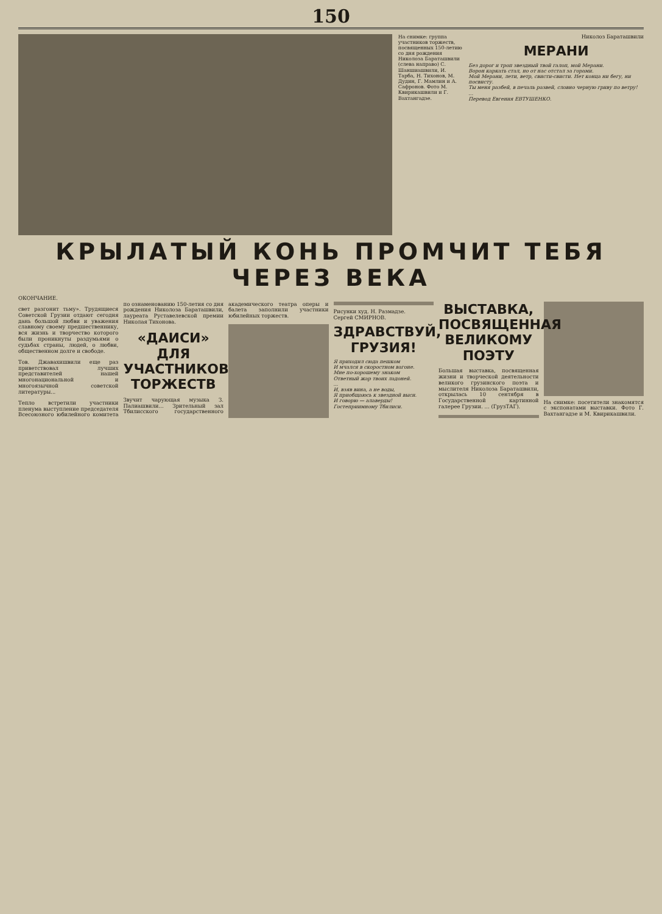150
На снимке: группа участников торжеств, посвященных 150-летию со дня рождения Николоза Бараташвили (слева направо) С. Шаншиашвили, И. Тарба, Н. Тихонов, М. Дудин, Г. Мамлин и А. Сафронов. Фото М. Квирикашвили и Г. Вахтангадзе.
Николоз Бараташвили
МЕРАНИ
Без дорог и троп звездный твой галоп, мой Мерани.
Ворон каркать стал, но от нас отстал за горами.
Мой Мерани, лети, ветр, свисти-свисти. Нет конца ни бегу, ни посвисту.
Ты меня разбей, в печаль развей, словно черную гриву по ветру!
...
Перевод Евгения ЕВТУШЕНКО.
КРЫЛАТЫЙ КОНЬ ПРОМЧИТ ТЕБЯ ЧЕРЕЗ ВЕКА
ОКОНЧАНИЕ.
свет разгонит тьму». Трудящиеся Советской Грузии отдают сегодня дань большой любви и уважения славному своему предшественнику, вся жизнь и творчество которого были проникнуты раздумьями о судьбах страны, людей, о любви, общественном долге и свободе.
Тов. Джавахишвили еще раз приветствовал лучших представителей нашей многонациональной и многоязычной советской литературы...
Тепло встретили участники пленума выступление председателя Всесоюзного юбилейного комитета по ознаменованию 150-летия со дня рождения Николоза Бараташвили, лауреата Руставелевской премии Николая Тихонова.
«ДАИСИ» ДЛЯ УЧАСТНИКОВ ТОРЖЕСТВ
Звучит чарующая музыка З. Палиашвили... Зрительный зал Тбилисского государственного академического театра оперы и балета заполнили участники юбилейных торжеств.
Рисунки худ. Н. Размадзе.
Сергей СМИРНОВ.
ЗДРАВСТВУЙ, ГРУЗИЯ!
Я приходил сюда пешком
И мчался в скоростном вагоне.
Мне по-хорошему знаком
Ответный жар твоих ладоней.
...
И, взяв вина, а не воды,
Я приобщаюсь к звездной выси.
И говорю — алаверды!
Гостеприимному Тбилиси.
ВЫСТАВКА, ПОСВЯЩЕННАЯ ВЕЛИКОМУ ПОЭТУ
Большая выставка, посвященная жизни и творческой деятельности великого грузинского поэта и мыслителя Николоза Бараташвили, открылась 10 сентября в Государственной картинной галерее Грузии. ... (ГрузТАГ).
На снимке: посетители знакомятся с экспонатами выставки. Фото Г. Вахтангадзе и М. Квирикашвили.